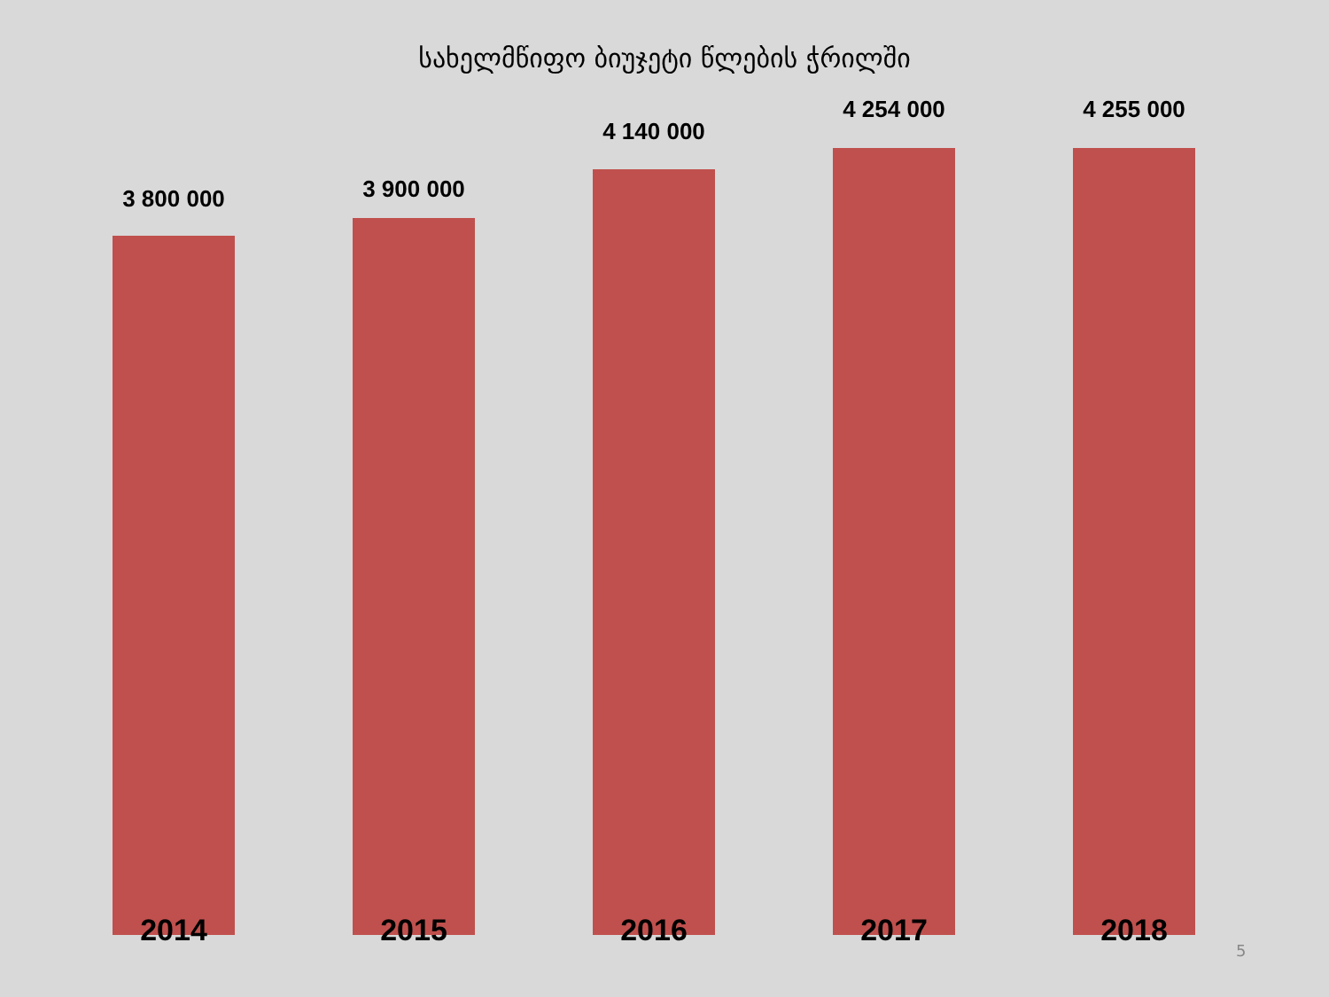სახელმწიფო ბიუჯეტი წლების ჭრილში
3 800 000
2014
3 900 000
2015
4 140 000
2016
4 254 000
2017
4 255 000
2018
5